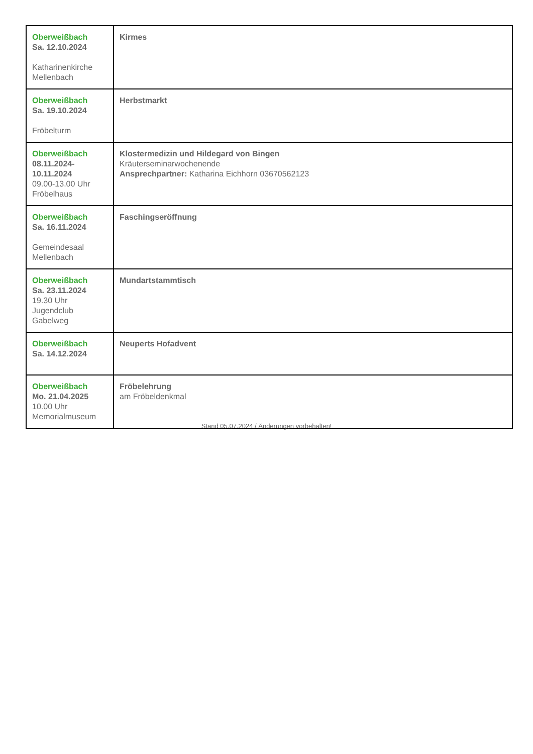| Oberweißbach Sa. 12.10.2024 Katharinenkirche Mellenbach | Kirmes |
| Oberweißbach Sa. 19.10.2024 Fröbelturm | Herbstmarkt |
| Oberweißbach 08.11.2024- 10.11.2024 09.00-13.00 Uhr Fröbelhaus | Klostermedizin und Hildegard von Bingen Kräuterseminarwochenende Ansprechpartner: Katharina Eichhorn 03670562123 |
| Oberweißbach Sa. 16.11.2024 Gemeindesaal Mellenbach | Faschingseröffnung |
| Oberweißbach Sa. 23.11.2024 19.30 Uhr Jugendclub Gabelweg | Mundartstammtisch |
| Oberweißbach Sa. 14.12.2024 | Neuperts Hofadvent |
| Oberweißbach Mo. 21.04.2025 10.00 Uhr Memorialmuseum | Fröbelehrung am Fröbeldenkmal |
Stand 05.07.2024 / Änderungen vorbehalten!